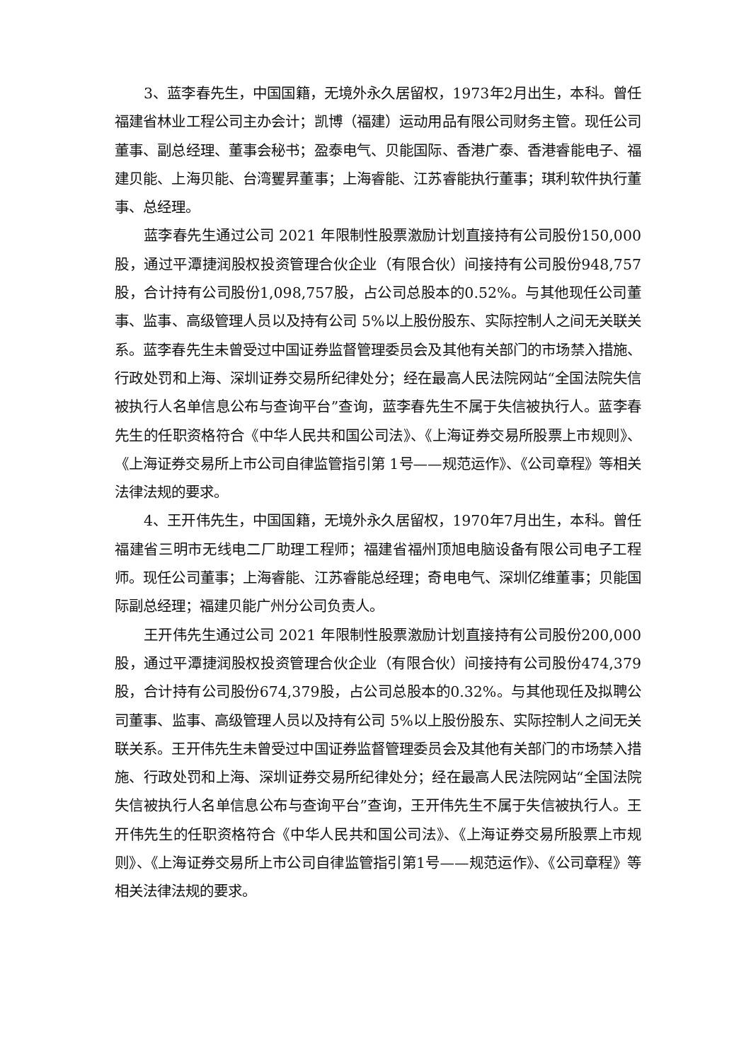3、蓝李春先生，中国国籍，无境外永久居留权，1973年2月出生，本科。曾任福建省林业工程公司主办会计；凯博（福建）运动用品有限公司财务主管。现任公司董事、副总经理、董事会秘书；盈泰电气、贝能国际、香港广泰、香港睿能电子、福建贝能、上海贝能、台湾矍昇董事；上海睿能、江苏睿能执行董事；琪利软件执行董事、总经理。
蓝李春先生通过公司 2021 年限制性股票激励计划直接持有公司股份150,000股，通过平潭捷润股权投资管理合伙企业（有限合伙）间接持有公司股份948,757股，合计持有公司股份1,098,757股，占公司总股本的0.52%。与其他现任公司董事、监事、高级管理人员以及持有公司 5%以上股份股东、实际控制人之间无关联关系。蓝李春先生未曾受过中国证券监督管理委员会及其他有关部门的市场禁入措施、行政处罚和上海、深圳证券交易所纪律处分；经在最高人民法院网站“全国法院失信被执行人名单信息公布与查询平台”查询，蓝李春先生不属于失信被执行人。蓝李春先生的任职资格符合《中华人民共和国公司法》、《上海证券交易所股票上市规则》、《上海证券交易所上市公司自律监管指引第 1号——规范运作》、《公司章程》等相关法律法规的要求。
4、王开伟先生，中国国籍，无境外永久居留权，1970年7月出生，本科。曾任福建省三明市无线电二厂助理工程师；福建省福州顶旭电脑设备有限公司电子工程师。现任公司董事；上海睿能、江苏睿能总经理；奇电电气、深圳亿维董事；贝能国际副总经理；福建贝能广州分公司负责人。
王开伟先生通过公司 2021 年限制性股票激励计划直接持有公司股份200,000股，通过平潭捷润股权投资管理合伙企业（有限合伙）间接持有公司股份474,379股，合计持有公司股份674,379股，占公司总股本的0.32%。与其他现任及拟聘公司董事、监事、高级管理人员以及持有公司 5%以上股份股东、实际控制人之间无关联关系。王开伟先生未曾受过中国证券监督管理委员会及其他有关部门的市场禁入措施、行政处罚和上海、深圳证券交易所纪律处分；经在最高人民法院网站“全国法院失信被执行人名单信息公布与查询平台”查询，王开伟先生不属于失信被执行人。王开伟先生的任职资格符合《中华人民共和国公司法》、《上海证券交易所股票上市规则》、《上海证券交易所上市公司自律监管指引第1号——规范运作》、《公司章程》等相关法律法规的要求。